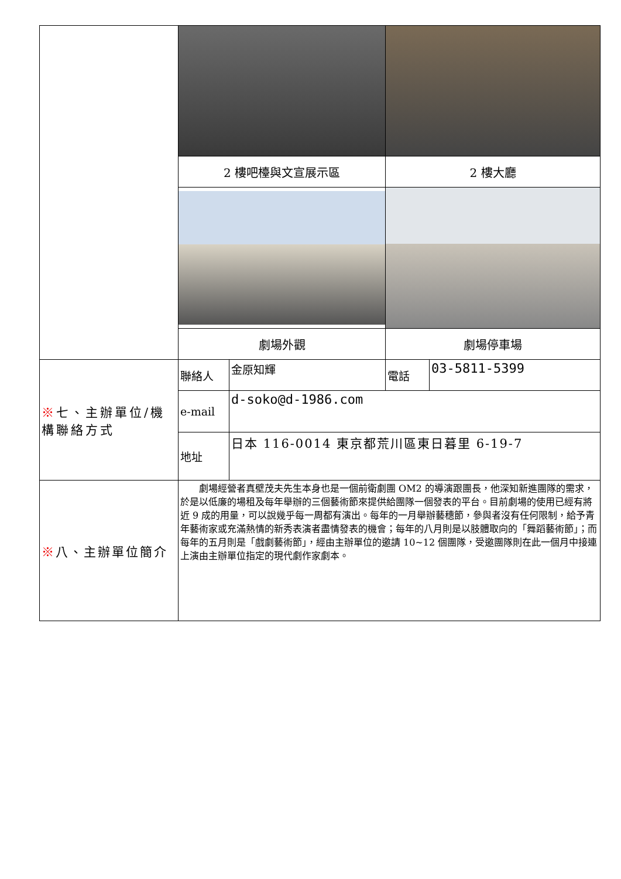| | 2 樓吧檯與文宣展示區 | | 2 樓大廳 | |
| | 劇場外觀 | | 劇場停車場 | |
| ※ 七、主辦單位/機構聯絡方式 | 聯絡人 | 金原知輝 | 電話 | 03-5811-5399 |
| | e-mail | d-soko@d-1986.com | | |
| | 地址 | 日本 116-0014 東京都荒川區東日暮里 6-19-7 | | |
| ※ 八、主辦單位簡介 | 劇場經營者真壁茂夫先生本身也是一個前衛劇團 OM2 的導演跟團長，他深知新進團隊的需求，於是以低廉的場租及每年舉辦的三個藝術節來提供給團隊一個發表的平台。目前劇場的使用已經有將近 9 成的用量，可以說幾乎每一周都有演出。每年的一月舉辦藝穗節，參與者沒有任何限制，給予青年藝術家或充滿熱情的新秀表演者盡情發表的機會；每年的八月則是以肢體取向的「舞蹈藝術節」；而每年的五月則是「戲劇藝術節」，經由主辦單位的邀請 10~12 個團隊，受邀團隊則在此一個月中接連上演由主辦單位指定的現代劇作家劇本。 | | | |